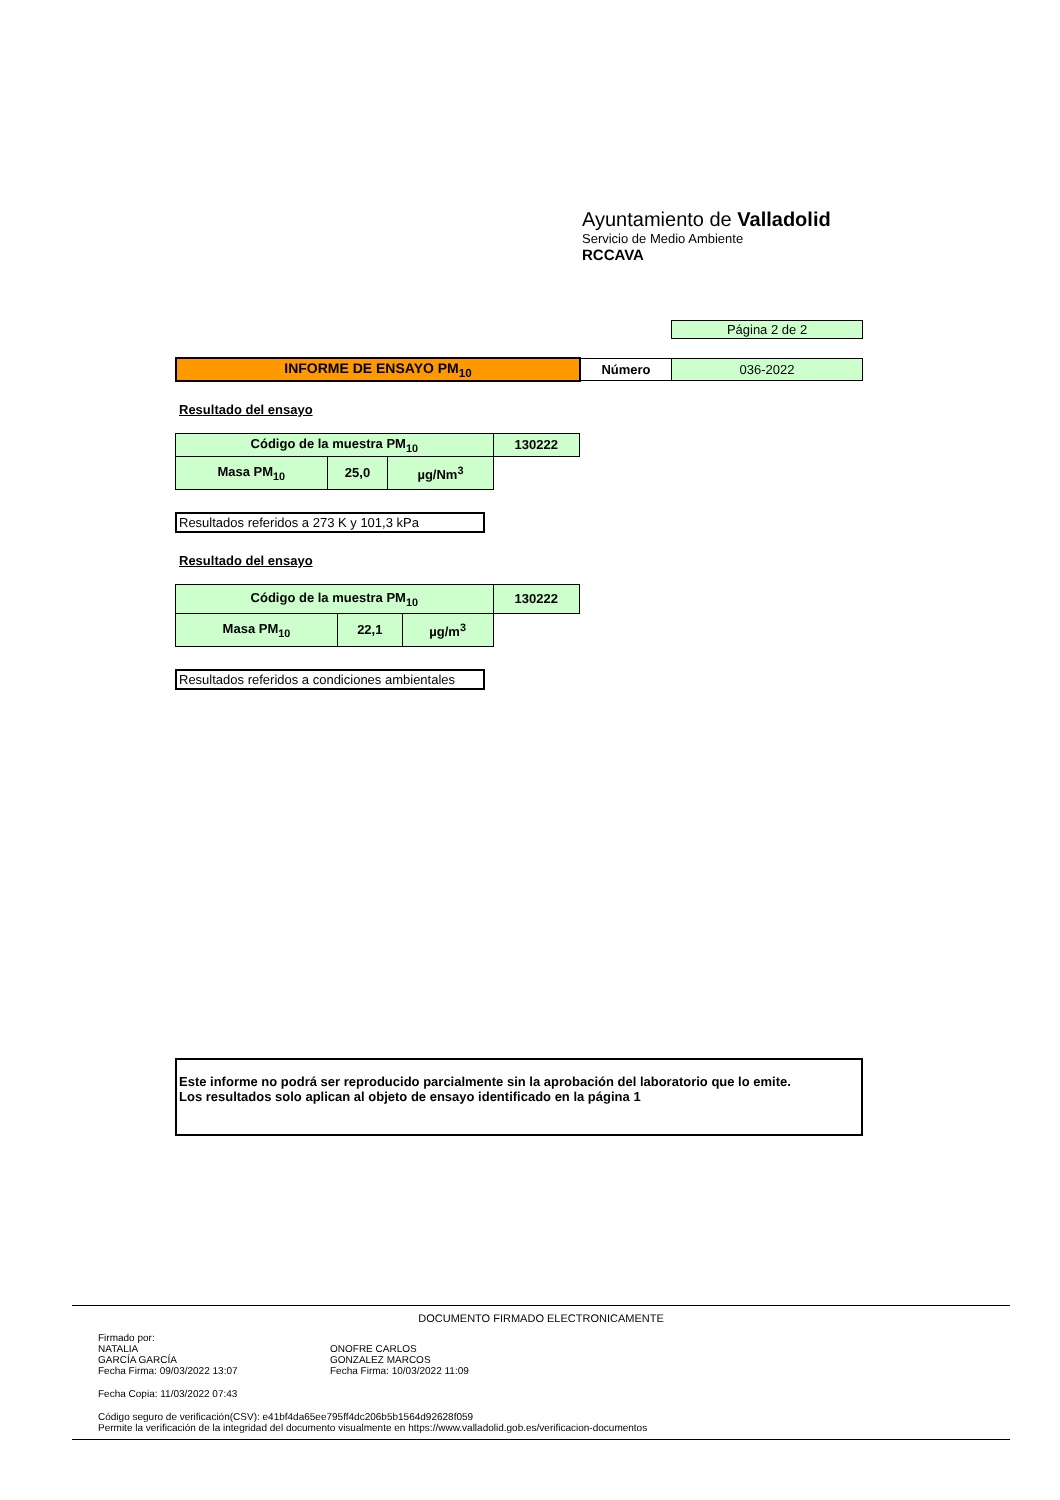Ayuntamiento de Valladolid
Servicio de Medio Ambiente
RCCAVA
| Página 2 de 2 |
| INFORME DE ENSAYO PM<sub>10</sub> | Número | 036-2022 |
Resultado del ensayo
| Código de la muestra PM<sub>10</sub> | | | 130222 |
| Masa PM<sub>10</sub> | 25,0 | µg/Nm<sup>3</sup> | |
Resultados referidos a 273 K y 101,3 kPa
Resultado del ensayo
| Código de la muestra PM<sub>10</sub> | | | 130222 |
| Masa PM<sub>10</sub> | 22,1 | µg/m<sup>3</sup> | |
Resultados referidos a condiciones ambientales
Este informe no podrá ser reproducido parcialmente sin la aprobación del laboratorio que lo emite.
Los resultados solo aplican al objeto de ensayo identificado en la página 1
DOCUMENTO FIRMADO ELECTRONICAMENTE
Firmado por:
NATALIA
GARCÍA GARCÍA
Fecha Firma: 09/03/2022 13:07
ONOFRE CARLOS
GONZALEZ MARCOS
Fecha Firma: 10/03/2022 11:09
Fecha Copia: 11/03/2022 07:43
Código seguro de verificación(CSV): e41bf4da65ee795ff4dc206b5b1564d92628f059
Permite la verificación de la integridad del documento visualmente en https://www.valladolid.gob.es/verificacion-documentos